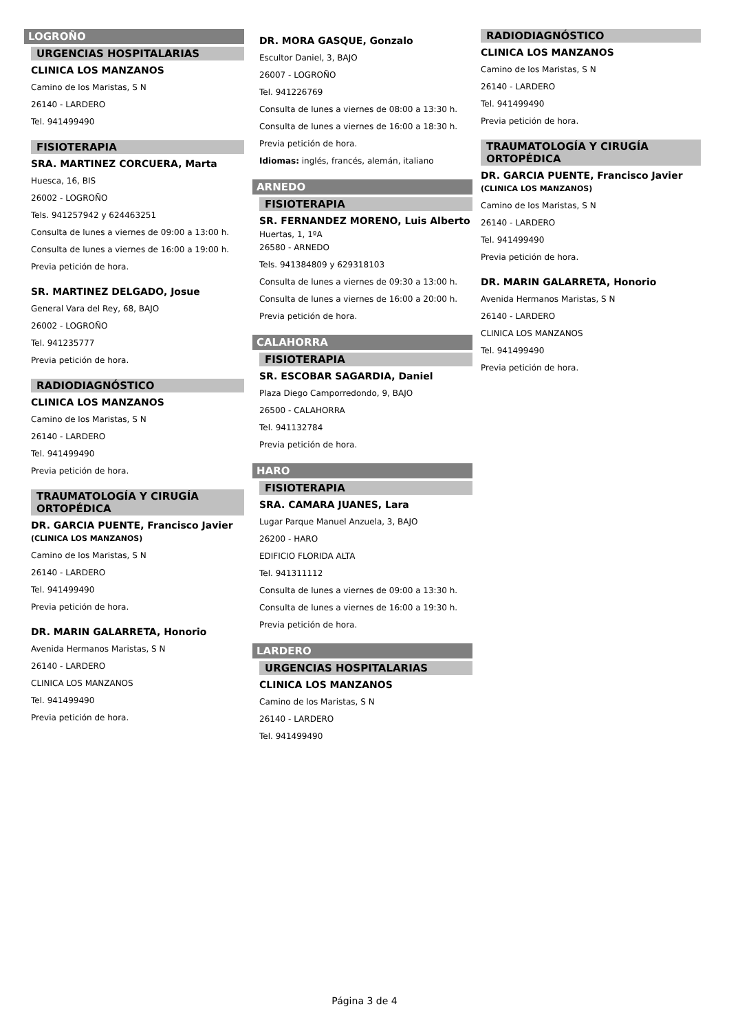LOGROÑO
URGENCIAS HOSPITALARIAS
CLINICA LOS MANZANOS
Camino de los Maristas, S N
26140 - LARDERO
Tel. 941499490
FISIOTERAPIA
SRA. MARTINEZ CORCUERA, Marta
Huesca, 16, BIS
26002 - LOGROÑO
Tels. 941257942 y 624463251
Consulta de lunes a viernes de 09:00 a 13:00 h.
Consulta de lunes a viernes de 16:00 a 19:00 h.
Previa petición de hora.
SR. MARTINEZ DELGADO, Josue
General Vara del Rey, 68, BAJO
26002 - LOGROÑO
Tel. 941235777
Previa petición de hora.
RADIODIAGNÓSTICO
CLINICA LOS MANZANOS
Camino de los Maristas, S N
26140 - LARDERO
Tel. 941499490
Previa petición de hora.
TRAUMATOLOGÍA Y CIRUGÍA ORTOPÉDICA
DR. GARCIA PUENTE, Francisco Javier
(CLINICA LOS MANZANOS)
Camino de los Maristas, S N
26140 - LARDERO
Tel. 941499490
Previa petición de hora.
DR. MARIN GALARRETA, Honorio
Avenida Hermanos Maristas, S N
26140 - LARDERO
CLINICA LOS MANZANOS
Tel. 941499490
Previa petición de hora.
DR. MORA GASQUE, Gonzalo
Escultor Daniel, 3, BAJO
26007 - LOGROÑO
Tel. 941226769
Consulta de lunes a viernes de 08:00 a 13:30 h.
Consulta de lunes a viernes de 16:00 a 18:30 h.
Previa petición de hora.
Idiomas: inglés, francés, alemán, italiano
ARNEDO
FISIOTERAPIA
SR. FERNANDEZ MORENO, Luis Alberto
Huertas, 1, 1ºA
26580 - ARNEDO
Tels. 941384809 y 629318103
Consulta de lunes a viernes de 09:30 a 13:00 h.
Consulta de lunes a viernes de 16:00 a 20:00 h.
Previa petición de hora.
CALAHORRA
FISIOTERAPIA
SR. ESCOBAR SAGARDIA, Daniel
Plaza Diego Camporredondo, 9, BAJO
26500 - CALAHORRA
Tel. 941132784
Previa petición de hora.
HARO
FISIOTERAPIA
SRA. CAMARA JUANES, Lara
Lugar Parque Manuel Anzuela, 3, BAJO
26200 - HARO
EDIFICIO FLORIDA ALTA
Tel. 941311112
Consulta de lunes a viernes de 09:00 a 13:30 h.
Consulta de lunes a viernes de 16:00 a 19:30 h.
Previa petición de hora.
LARDERO
URGENCIAS HOSPITALARIAS
CLINICA LOS MANZANOS
Camino de los Maristas, S N
26140 - LARDERO
Tel. 941499490
RADIODIAGNÓSTICO
CLINICA LOS MANZANOS
Camino de los Maristas, S N
26140 - LARDERO
Tel. 941499490
Previa petición de hora.
TRAUMATOLOGÍA Y CIRUGÍA ORTOPÉDICA
DR. GARCIA PUENTE, Francisco Javier
(CLINICA LOS MANZANOS)
Camino de los Maristas, S N
26140 - LARDERO
Tel. 941499490
Previa petición de hora.
DR. MARIN GALARRETA, Honorio
Avenida Hermanos Maristas, S N
26140 - LARDERO
CLINICA LOS MANZANOS
Tel. 941499490
Previa petición de hora.
Página 3 de 4